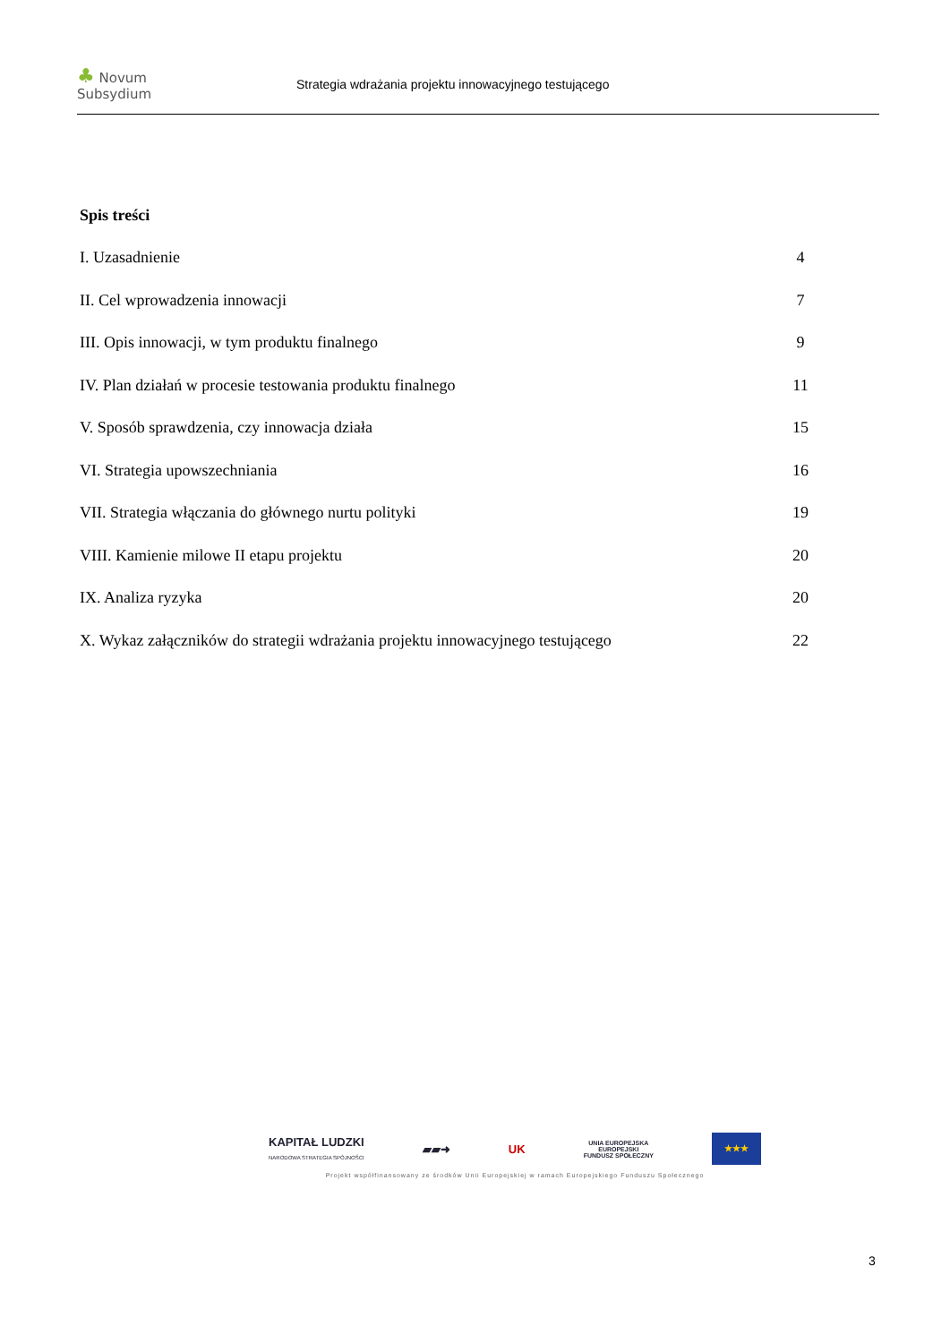♣ Novum Subsydium
Strategia wdrażania projektu innowacyjnego testującego
Spis treści
I. Uzasadnienie 4
II. Cel wprowadzenia innowacji 7
III. Opis innowacji, w tym produktu finalnego 9
IV. Plan działań w procesie testowania produktu finalnego 11
V. Sposób sprawdzenia, czy innowacja działa 15
VI. Strategia upowszechniania 16
VII. Strategia włączania do głównego nurtu polityki 19
VIII. Kamienie milowe II etapu projektu 20
IX. Analiza ryzyka 20
X. Wykaz załączników do strategii wdrażania projektu innowacyjnego testującego 22
KAPITAŁ LUDZKI
NARODOWA STRATEGIA SPÓJNOŚCI ▰▰➜ UK UNIA EUROPEJSKA
EUROPEJSKI
FUNDUSZ SPOŁECZNY ★★★
Projekt współfinansowany ze środków Unii Europejskiej w ramach Europejskiego Funduszu Społecznego
3